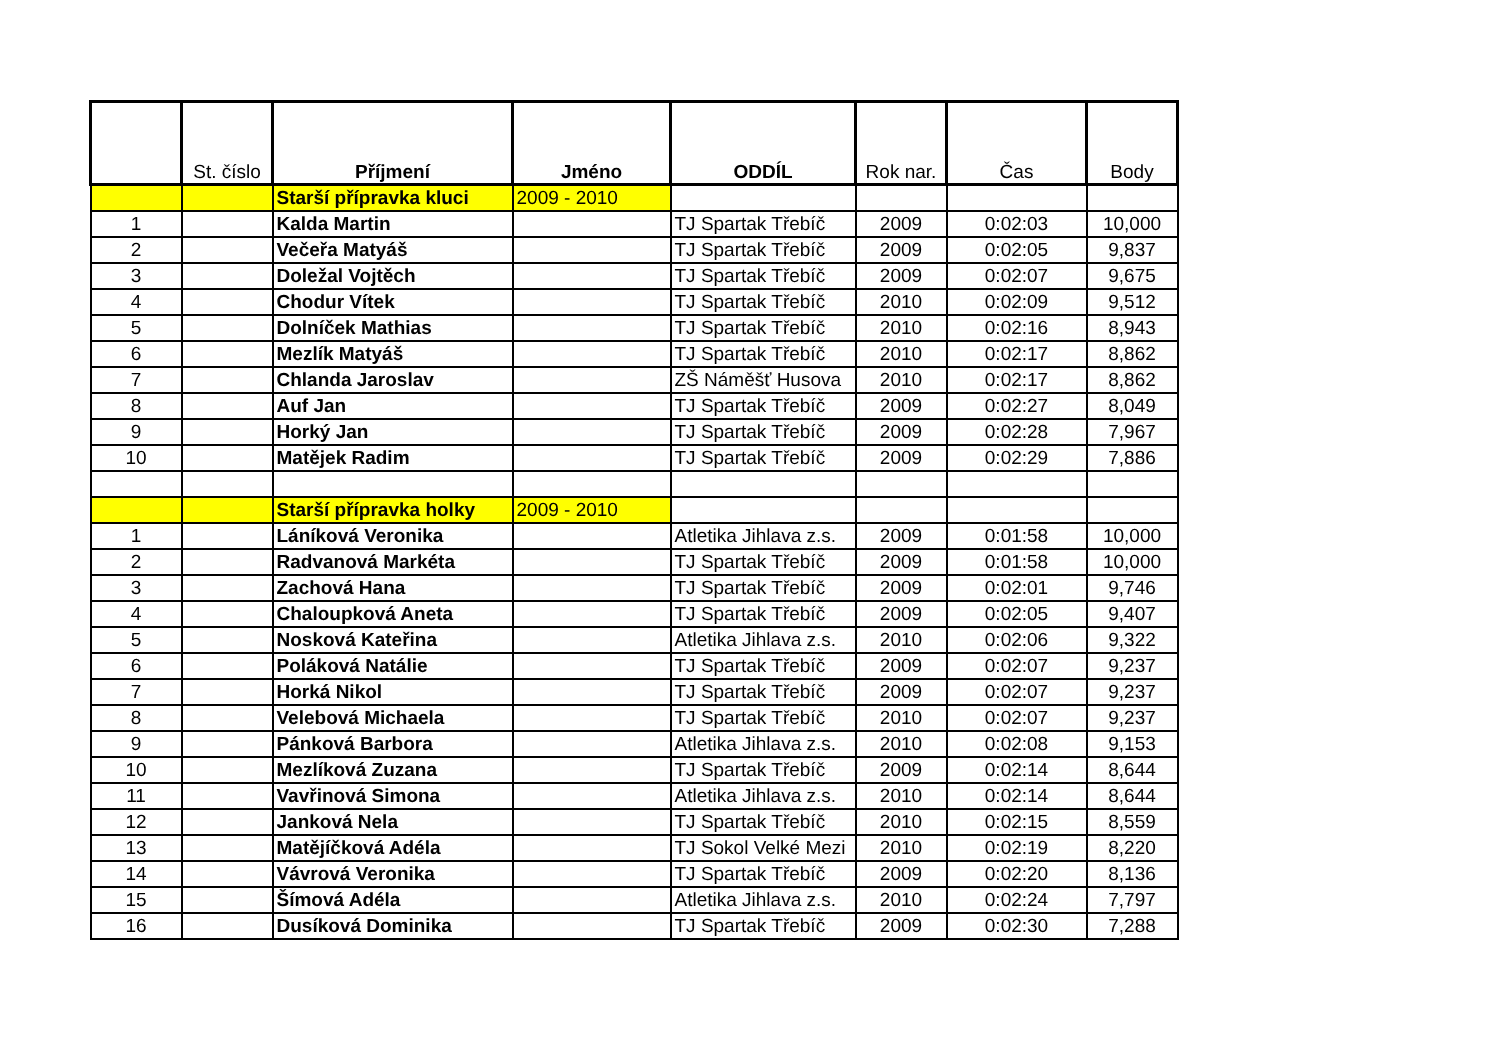| | St. číslo | Příjmení | Jméno | ODDÍL | Rok nar. | Čas | Body |
| --- | --- | --- | --- | --- | --- | --- | --- |
| | | Starší přípravka kluci | 2009 - 2010 | | | | |
| 1 | | Kalda Martin | | TJ Spartak Třebíč | 2009 | 0:02:03 | 10,000 |
| 2 | | Večeřa Matyáš | | TJ Spartak Třebíč | 2009 | 0:02:05 | 9,837 |
| 3 | | Doležal Vojtěch | | TJ Spartak Třebíč | 2009 | 0:02:07 | 9,675 |
| 4 | | Chodur Vítek | | TJ Spartak Třebíč | 2010 | 0:02:09 | 9,512 |
| 5 | | Dolníček Mathias | | TJ Spartak Třebíč | 2010 | 0:02:16 | 8,943 |
| 6 | | Mezlík Matyáš | | TJ Spartak Třebíč | 2010 | 0:02:17 | 8,862 |
| 7 | | Chlanda Jaroslav | | ZŠ Náměšť Husova | 2010 | 0:02:17 | 8,862 |
| 8 | | Auf Jan | | TJ Spartak Třebíč | 2009 | 0:02:27 | 8,049 |
| 9 | | Horký Jan | | TJ Spartak Třebíč | 2009 | 0:02:28 | 7,967 |
| 10 | | Matějek Radim | | TJ Spartak Třebíč | 2009 | 0:02:29 | 7,886 |
| | | Starší přípravka holky | 2009 - 2010 | | | | |
| 1 | | Láníková Veronika | | Atletika Jihlava z.s. | 2009 | 0:01:58 | 10,000 |
| 2 | | Radvanová Markéta | | TJ Spartak Třebíč | 2009 | 0:01:58 | 10,000 |
| 3 | | Zachová Hana | | TJ Spartak Třebíč | 2009 | 0:02:01 | 9,746 |
| 4 | | Chaloupková Aneta | | TJ Spartak Třebíč | 2009 | 0:02:05 | 9,407 |
| 5 | | Nosková Kateřina | | Atletika Jihlava z.s. | 2010 | 0:02:06 | 9,322 |
| 6 | | Poláková Natálie | | TJ Spartak Třebíč | 2009 | 0:02:07 | 9,237 |
| 7 | | Horká Nikol | | TJ Spartak Třebíč | 2009 | 0:02:07 | 9,237 |
| 8 | | Velebová Michaela | | TJ Spartak Třebíč | 2010 | 0:02:07 | 9,237 |
| 9 | | Pánková Barbora | | Atletika Jihlava z.s. | 2010 | 0:02:08 | 9,153 |
| 10 | | Mezlíková Zuzana | | TJ Spartak Třebíč | 2009 | 0:02:14 | 8,644 |
| 11 | | Vavřinová Simona | | Atletika Jihlava z.s. | 2010 | 0:02:14 | 8,644 |
| 12 | | Janková Nela | | TJ Spartak Třebíč | 2010 | 0:02:15 | 8,559 |
| 13 | | Matějíčková Adéla | | TJ Sokol Velké Mezi | 2010 | 0:02:19 | 8,220 |
| 14 | | Vávrová Veronika | | TJ Spartak Třebíč | 2009 | 0:02:20 | 8,136 |
| 15 | | Šímová Adéla | | Atletika Jihlava z.s. | 2010 | 0:02:24 | 7,797 |
| 16 | | Dusíková Dominika | | TJ Spartak Třebíč | 2009 | 0:02:30 | 7,288 |